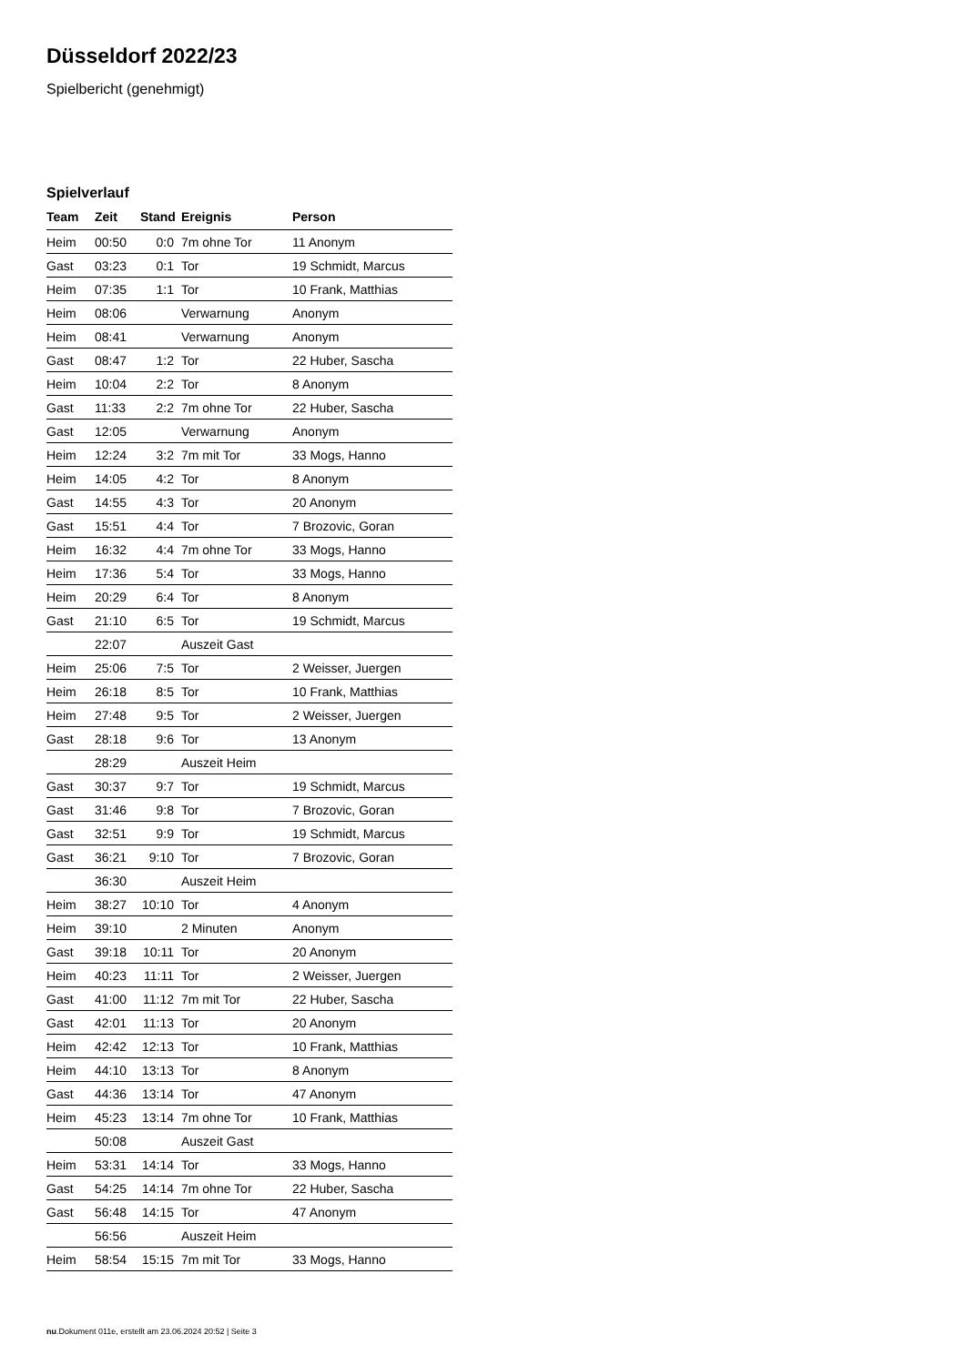Düsseldorf 2022/23
Spielbericht (genehmigt)
Spielverlauf
| Team | Zeit | Stand | Ereignis | Person |
| --- | --- | --- | --- | --- |
| Heim | 00:50 | 0:0 | 7m ohne Tor | 11 Anonym |
| Gast | 03:23 | 0:1 | Tor | 19 Schmidt, Marcus |
| Heim | 07:35 | 1:1 | Tor | 10 Frank, Matthias |
| Heim | 08:06 | | Verwarnung | Anonym |
| Heim | 08:41 | | Verwarnung | Anonym |
| Gast | 08:47 | 1:2 | Tor | 22 Huber, Sascha |
| Heim | 10:04 | 2:2 | Tor | 8 Anonym |
| Gast | 11:33 | 2:2 | 7m ohne Tor | 22 Huber, Sascha |
| Gast | 12:05 | | Verwarnung | Anonym |
| Heim | 12:24 | 3:2 | 7m mit Tor | 33 Mogs, Hanno |
| Heim | 14:05 | 4:2 | Tor | 8 Anonym |
| Gast | 14:55 | 4:3 | Tor | 20 Anonym |
| Gast | 15:51 | 4:4 | Tor | 7 Brozovic, Goran |
| Heim | 16:32 | 4:4 | 7m ohne Tor | 33 Mogs, Hanno |
| Heim | 17:36 | 5:4 | Tor | 33 Mogs, Hanno |
| Heim | 20:29 | 6:4 | Tor | 8 Anonym |
| Gast | 21:10 | 6:5 | Tor | 19 Schmidt, Marcus |
| | 22:07 | | Auszeit Gast | |
| Heim | 25:06 | 7:5 | Tor | 2 Weisser, Juergen |
| Heim | 26:18 | 8:5 | Tor | 10 Frank, Matthias |
| Heim | 27:48 | 9:5 | Tor | 2 Weisser, Juergen |
| Gast | 28:18 | 9:6 | Tor | 13 Anonym |
| | 28:29 | | Auszeit Heim | |
| Gast | 30:37 | 9:7 | Tor | 19 Schmidt, Marcus |
| Gast | 31:46 | 9:8 | Tor | 7 Brozovic, Goran |
| Gast | 32:51 | 9:9 | Tor | 19 Schmidt, Marcus |
| Gast | 36:21 | 9:10 | Tor | 7 Brozovic, Goran |
| | 36:30 | | Auszeit Heim | |
| Heim | 38:27 | 10:10 | Tor | 4 Anonym |
| Heim | 39:10 | | 2 Minuten | Anonym |
| Gast | 39:18 | 10:11 | Tor | 20 Anonym |
| Heim | 40:23 | 11:11 | Tor | 2 Weisser, Juergen |
| Gast | 41:00 | 11:12 | 7m mit Tor | 22 Huber, Sascha |
| Gast | 42:01 | 11:13 | Tor | 20 Anonym |
| Heim | 42:42 | 12:13 | Tor | 10 Frank, Matthias |
| Heim | 44:10 | 13:13 | Tor | 8 Anonym |
| Gast | 44:36 | 13:14 | Tor | 47 Anonym |
| Heim | 45:23 | 13:14 | 7m ohne Tor | 10 Frank, Matthias |
| | 50:08 | | Auszeit Gast | |
| Heim | 53:31 | 14:14 | Tor | 33 Mogs, Hanno |
| Gast | 54:25 | 14:14 | 7m ohne Tor | 22 Huber, Sascha |
| Gast | 56:48 | 14:15 | Tor | 47 Anonym |
| | 56:56 | | Auszeit Heim | |
| Heim | 58:54 | 15:15 | 7m mit Tor | 33 Mogs, Hanno |
nu.Dokument 011e, erstellt am 23.06.2024 20:52 | Seite 3